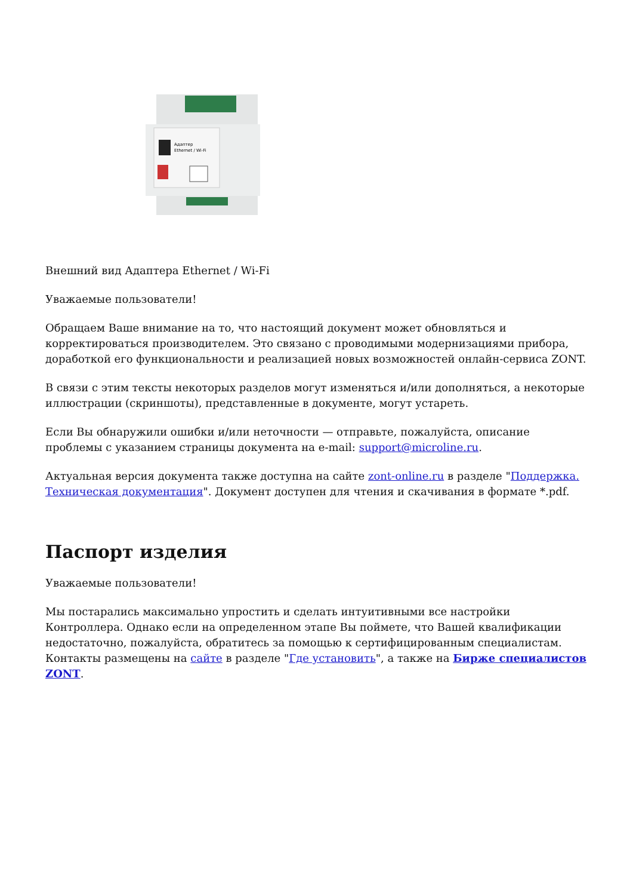Адаптер
Ethernet / Wi-Fi
Внешний вид Адаптера Ethernet / Wi-Fi
Уважаемые пользователи!
Обращаем Ваше внимание на то, что настоящий документ может обновляться и корректироваться производителем. Это связано с проводимыми модернизациями прибора, доработкой его функциональности и реализацией новых возможностей онлайн-сервиса ZONT.
В связи с этим тексты некоторых разделов могут изменяться и/или дополняться, а некоторые иллюстрации (скриншоты), представленные в документе, могут устареть.
Если Вы обнаружили ошибки и/или неточности — отправьте, пожалуйста, описание проблемы с указанием страницы документа на e-mail: support@microline.ru.
Актуальная версия документа также доступна на сайте zont-online.ru в разделе "Поддержка. Техническая документация". Документ доступен для чтения и скачивания в формате *.pdf.
Паспорт изделия
Уважаемые пользователи!
Мы постарались максимально упростить и сделать интуитивными все настройки Контроллера. Однако если на определенном этапе Вы поймете, что Вашей квалификации недостаточно, пожалуйста, обратитесь за помощью к сертифицированным специалистам. Контакты размещены на сайте в разделе "Где установить", а также на Бирже специалистов ZONT.